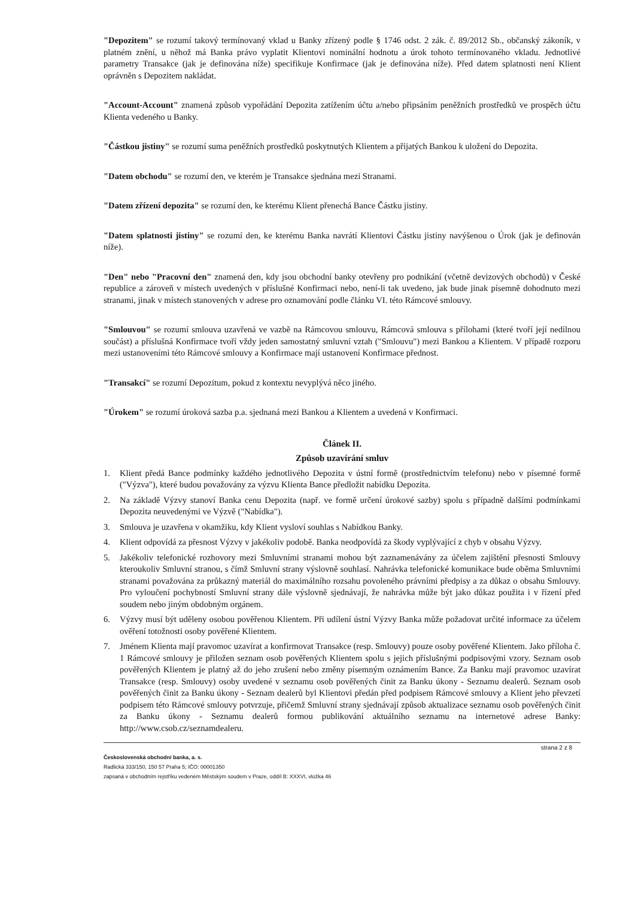"Depozitem" se rozumí takový termínovaný vklad u Banky zřízený podle § 1746 odst. 2 zák. č. 89/2012 Sb., občanský zákoník, v platném znění, u něhož má Banka právo vyplatit Klientovi nominální hodnotu a úrok tohoto termínovaného vkladu. Jednotlivé parametry Transakce (jak je definována níže) specifikuje Konfirmace (jak je definována níže). Před datem splatnosti není Klient oprávněn s Depozitem nakládat.
"Account-Account" znamená způsob vypořádání Depozita zatížením účtu a/nebo připsáním peněžních prostředků ve prospěch účtu Klienta vedeného u Banky.
"Částkou jistiny" se rozumí suma peněžních prostředků poskytnutých Klientem a přijatých Bankou k uložení do Depozita.
"Datem obchodu" se rozumí den, ve kterém je Transakce sjednána mezi Stranami.
"Datem zřízení depozita" se rozumí den, ke kterému Klient přenechá Bance Částku jistiny.
"Datem splatnosti jistiny" se rozumí den, ke kterému Banka navrátí Klientovi Částku jistiny navýšenou o Úrok (jak je definován níže).
"Den" nebo "Pracovní den" znamená den, kdy jsou obchodní banky otevřeny pro podnikání (včetně devizových obchodů) v České republice a zároveň v místech uvedených v příslušné Konfirmaci nebo, není-li tak uvedeno, jak bude jinak písemně dohodnuto mezi stranami, jinak v místech stanovených v adrese pro oznamování podle článku VI. této Rámcové smlouvy.
"Smlouvou" se rozumí smlouva uzavřená ve vazbě na Rámcovou smlouvu, Rámcová smlouva s přílohami (které tvoří její nedílnou součást) a příslušná Konfirmace tvoří vždy jeden samostatný smluvní vztah ("Smlouvu") mezi Bankou a Klientem. V případě rozporu mezi ustanoveními této Rámcové smlouvy a Konfirmace mají ustanovení Konfirmace přednost.
"Transakcí" se rozumí Depozitum, pokud z kontextu nevyplývá něco jiného.
"Úrokem" se rozumí úroková sazba p.a. sjednaná mezi Bankou a Klientem a uvedená v Konfirmaci.
Článek II.
Způsob uzavírání smluv
1. Klient předá Bance podmínky každého jednotlivého Depozita v ústní formě (prostřednictvím telefonu) nebo v písemné formě ("Výzva"), které budou považovány za výzvu Klienta Bance předložit nabídku Depozita.
2. Na základě Výzvy stanoví Banka cenu Depozita (např. ve formě určení úrokové sazby) spolu s případně dalšími podmínkami Depozita neuvedenými ve Výzvě ("Nabídka").
3. Smlouva je uzavřena v okamžiku, kdy Klient vysloví souhlas s Nabídkou Banky.
4. Klient odpovídá za přesnost Výzvy v jakékoliv podobě. Banka neodpovídá za škody vyplývající z chyb v obsahu Výzvy.
5. Jakékoliv telefonické rozhovory mezi Smluvními stranami mohou být zaznamenávány za účelem zajištění přesnosti Smlouvy kteroukoliv Smluvní stranou, s čímž Smluvní strany výslovně souhlasí. Nahrávka telefonické komunikace bude oběma Smluvními stranami považována za průkazný materiál do maximálního rozsahu povoleného právními předpisy a za důkaz o obsahu Smlouvy. Pro vyloučení pochybností Smluvní strany dále výslovně sjednávají, že nahrávka může být jako důkaz použita i v řízení před soudem nebo jiným obdobným orgánem.
6. Výzvy musí být uděleny osobou pověřenou Klientem. Při udílení ústní Výzvy Banka může požadovat určité informace za účelem ověření totožnosti osoby pověřené Klientem.
7. Jménem Klienta mají pravomoc uzavírat a konfirmovat Transakce (resp. Smlouvy) pouze osoby pověřené Klientem. Jako příloha č. 1 Rámcové smlouvy je přiložen seznam osob pověřených Klientem spolu s jejich příslušnými podpisovými vzory. Seznam osob pověřených Klientem je platný až do jeho zrušení nebo změny písemným oznámením Bance. Za Banku mají pravomoc uzavírat Transakce (resp. Smlouvy) osoby uvedené v seznamu osob pověřených činit za Banku úkony - Seznamu dealerů. Seznam osob pověřených činit za Banku úkony - Seznam dealerů byl Klientovi předán před podpisem Rámcové smlouvy a Klient jeho převzetí podpisem této Rámcové smlouvy potvrzuje, přičemž Smluvní strany sjednávají způsob aktualizace seznamu osob pověřených činit za Banku úkony - Seznamu dealerů formou publikování aktuálního seznamu na internetové adrese Banky: http://www.csob.cz/seznamdealeru.
strana 2 z 8
Československá obchodní banka, a. s.
Radlická 333/150, 150 57 Praha 5; IČO: 00001350
zapsaná v obchodním rejstříku vedeném Městským soudem v Praze, oddíl B: XXXVI, vložka 46